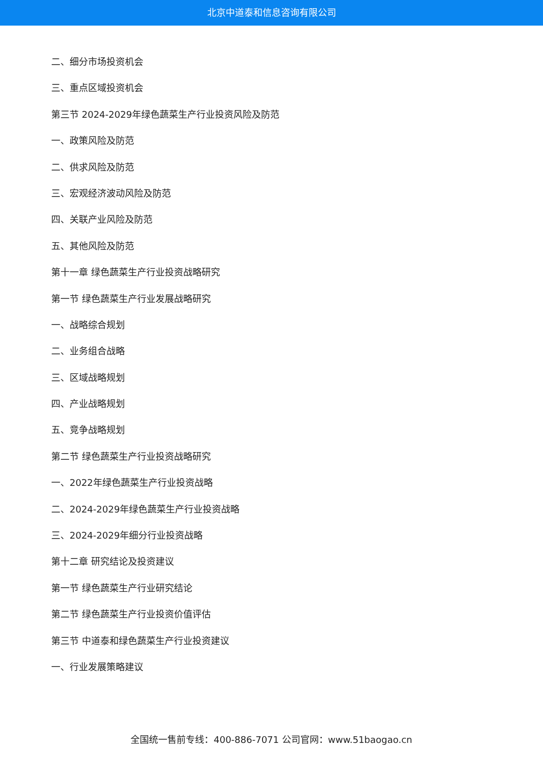北京中道泰和信息咨询有限公司
二、细分市场投资机会
三、重点区域投资机会
第三节 2024-2029年绿色蔬菜生产行业投资风险及防范
一、政策风险及防范
二、供求风险及防范
三、宏观经济波动风险及防范
四、关联产业风险及防范
五、其他风险及防范
第十一章 绿色蔬菜生产行业投资战略研究
第一节 绿色蔬菜生产行业发展战略研究
一、战略综合规划
二、业务组合战略
三、区域战略规划
四、产业战略规划
五、竞争战略规划
第二节 绿色蔬菜生产行业投资战略研究
一、2022年绿色蔬菜生产行业投资战略
二、2024-2029年绿色蔬菜生产行业投资战略
三、2024-2029年细分行业投资战略
第十二章 研究结论及投资建议
第一节 绿色蔬菜生产行业研究结论
第二节 绿色蔬菜生产行业投资价值评估
第三节 中道泰和绿色蔬菜生产行业投资建议
一、行业发展策略建议
全国统一售前专线：400-886-7071 公司官网：www.51baogao.cn